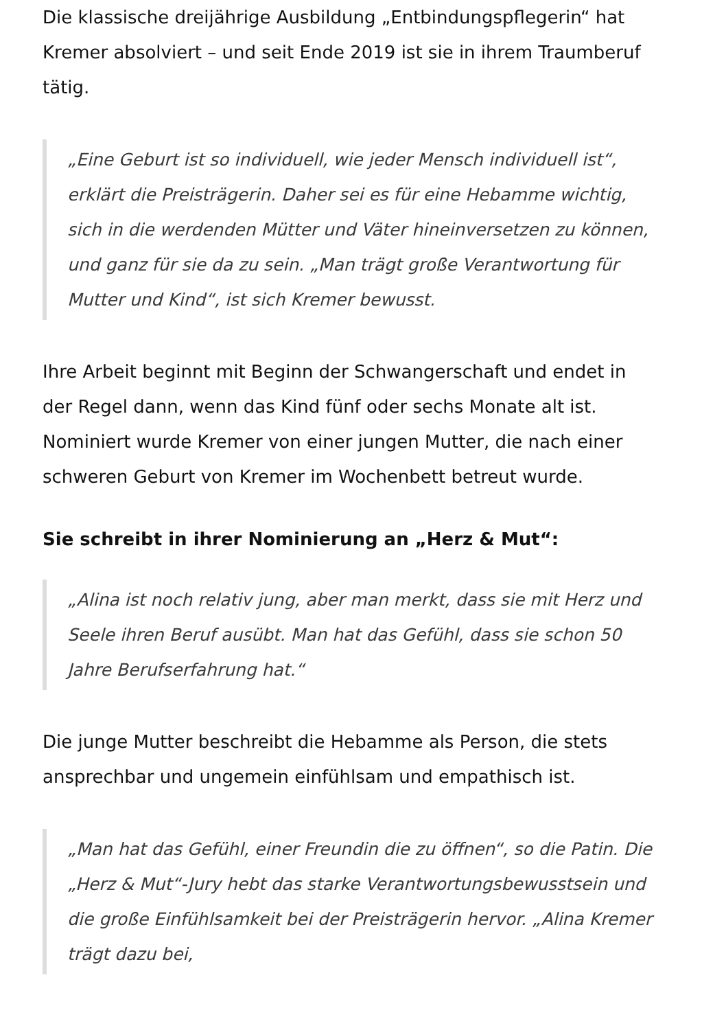Die klassische dreijährige Ausbildung „Entbindungspflegerin“ hat Kremer absolviert – und seit Ende 2019 ist sie in ihrem Traumberuf tätig.
„Eine Geburt ist so individuell, wie jeder Mensch individuell ist“, erklärt die Preisträgerin. Daher sei es für eine Hebamme wichtig, sich in die werdenden Mütter und Väter hineinversetzen zu können, und ganz für sie da zu sein. „Man trägt große Verantwortung für Mutter und Kind“, ist sich Kremer bewusst.
Ihre Arbeit beginnt mit Beginn der Schwangerschaft und endet in der Regel dann, wenn das Kind fünf oder sechs Monate alt ist. Nominiert wurde Kremer von einer jungen Mutter, die nach einer schweren Geburt von Kremer im Wochenbett betreut wurde.
Sie schreibt in ihrer Nominierung an „Herz & Mut“:
„Alina ist noch relativ jung, aber man merkt, dass sie mit Herz und Seele ihren Beruf ausübt. Man hat das Gefühl, dass sie schon 50 Jahre Berufserfahrung hat.“
Die junge Mutter beschreibt die Hebamme als Person, die stets ansprechbar und ungemein einfühlsam und empathisch ist.
„Man hat das Gefühl, einer Freundin die zu öffnen“, so die Patin. Die „Herz & Mut“-Jury hebt das starke Verantwortungsbewusstsein und die große Einfühlsamkeit bei der Preisträgerin hervor. „Alina Kremer trägt dazu bei,